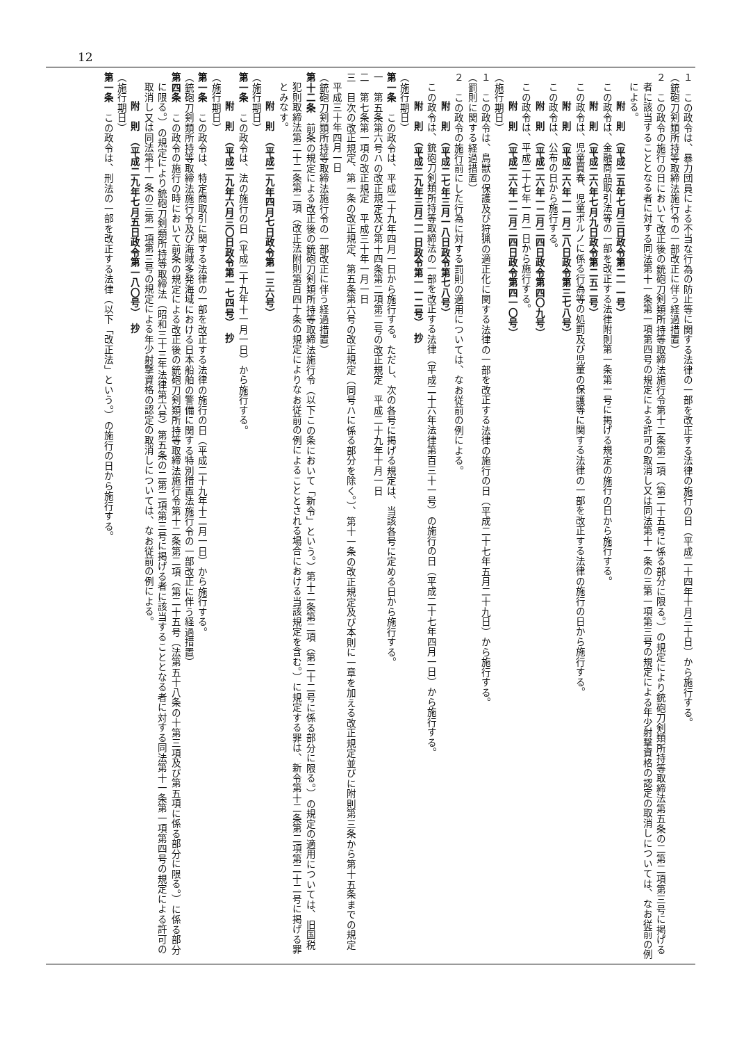12
１　この政令は、暴力団員による不当な行為の防止等に関する法律の一部を改正する法律の施行の日（平成二十四年十月三十日）から施行する。
（銃砲刀剣類所持等取締法施行令の一部改正に伴う経過措置）
２　この政令の施行の日において改正後の銃砲刀剣類所持等取締法施行令第十二条第二項（第二十五号に係る部分に限る。）の規定により銃砲刀剣類所持等取締法第五条の二第二項第三号に掲げる者に該当することとなる者に対する同法第十一条第一項第四号の規定による許可の取消し又は同法第十一条の三第一項第三号の規定による年少射撃資格の認定の取消しについては、なお従前の例による。
附　則　（平成二五年七月三日政令第二一一号）
この政令は、金融商品取引法等の一部を改正する法律附則第一条第一号に掲げる規定の施行の日から施行する。
附　則　（平成二六年七月九日政令第二五二号）
この政令は、児童買春、児童ポルノに係る行為等の処罰及び児童の保護等に関する法律の一部を改正する法律の施行の日から施行する。
附　則　（平成二六年一一月二八日政令第三七八号）
この政令は、公布の日から施行する。
附　則　（平成二六年一二月二四日政令第四〇九号）
この政令は、平成二十七年一月一日から施行する。
附　則　（平成二六年一二月二四日政令第四一〇号）
（施行期日）
１　この政令は、鳥獣の保護及び狩猟の適正化に関する法律の一部を改正する法律の施行の日（平成二十七年五月二十九日）から施行する。
（罰則に関する経過措置）
２　この政令の施行前にした行為に対する罰則の適用については、なお従前の例による。
附　則　（平成二七年三月一八日政令第七八号）
この政令は、銃砲刀剣類所持等取締法の一部を改正する法律（平成二十六年法律第百三十一号）の施行の日（平成二十七年四月一日）から施行する。
附　則　（平成二九年三月二一日政令第一一二号）　抄
（施行期日）
第一条　この政令は、平成二十九年四月一日から施行する。ただし、次の各号に掲げる規定は、当該各号に定める日から施行する。
一　第五条第六号ハの改正規定及び第十四条第二項第二号の改正規定　平成二十九年十月一日
二　第七条第一項の改正規定　平成三十年一月一日
三　目次の改正規定、第一条の改正規定、第五条第六号の改正規定（同号ハに係る部分を除く。）、第十一条の改正規定及び本則に一章を加える改正規定並びに附則第三条から第十五条までの規定　平成三十年四月一日
（銃砲刀剣類所持等取締法施行令の一部改正に伴う経過措置）
第十二条　前条の規定による改正後の銃砲刀剣類所持等取締法施行令（以下この条において「新令」という。）第十二条第二項（第二十二号に係る部分に限る。）の規定の適用については、旧国税犯則取締法第二十二条第二項（改正法附則第百四十条の規定によりなお従前の例によることとされる場合における当該規定を含む。）に規定する罪は、新令第十二条第二項第二十二号に掲げる罪とみなす。
附　則　（平成二九年四月七日政令第一三六号）
（施行期日）
第一条　この政令は、法の施行の日（平成二十九年十一月一日）から施行する。
附　則　（平成二九年六月三〇日政令第一七四号）　抄
（施行期日）
第一条　この政令は、特定商取引に関する法律の一部を改正する法律の施行の日（平成二十九年十二月一日）から施行する。
（銃砲刀剣類所持等取締法施行令及び海賊多発海域における日本船舶の警備に関する特別措置法施行令の一部改正に伴う経過措置）
第四条　この政令の施行の時において前条の規定による改正後の銃砲刀剣類所持等取締法施行令第十二条第二項（第二十五号（法第五十八条の十第三項及び第五項に係る部分に限る。）に係る部分に限る。）の規定により銃砲刀剣類所持等取締法（昭和三十三年法律第六号）第五条の二第二項第三号に掲げる者に該当することとなる者に対する同法第十一条第一項第四号の規定による許可の取消し又は同法第十一条の三第一項第三号の規定による年少射撃資格の認定の取消しについては、なお従前の例による。
附　則　（平成二九年七月五日政令第一八〇号）　抄
（施行期日）
第一条　この政令は、刑法の一部を改正する法律（以下「改正法」という。）の施行の日から施行する。